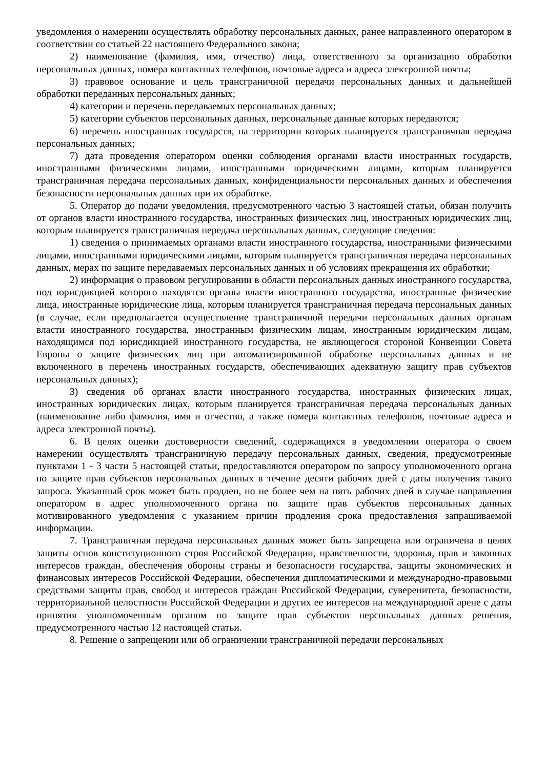уведомления о намерении осуществлять обработку персональных данных, ранее направленного оператором в соответствии со статьей 22 настоящего Федерального закона;
2) наименование (фамилия, имя, отчество) лица, ответственного за организацию обработки персональных данных, номера контактных телефонов, почтовые адреса и адреса электронной почты;
3) правовое основание и цель трансграничной передачи персональных данных и дальнейшей обработки переданных персональных данных;
4) категории и перечень передаваемых персональных данных;
5) категории субъектов персональных данных, персональные данные которых передаются;
6) перечень иностранных государств, на территории которых планируется трансграничная передача персональных данных;
7) дата проведения оператором оценки соблюдения органами власти иностранных государств, иностранными физическими лицами, иностранными юридическими лицами, которым планируется трансграничная передача персональных данных, конфиденциальности персональных данных и обеспечения безопасности персональных данных при их обработке.
5. Оператор до подачи уведомления, предусмотренного частью 3 настоящей статьи, обязан получить от органов власти иностранного государства, иностранных физических лиц, иностранных юридических лиц, которым планируется трансграничная передача персональных данных, следующие сведения:
1) сведения о принимаемых органами власти иностранного государства, иностранными физическими лицами, иностранными юридическими лицами, которым планируется трансграничная передача персональных данных, мерах по защите передаваемых персональных данных и об условиях прекращения их обработки;
2) информация о правовом регулировании в области персональных данных иностранного государства, под юрисдикцией которого находятся органы власти иностранного государства, иностранные физические лица, иностранные юридические лица, которым планируется трансграничная передача персональных данных (в случае, если предполагается осуществление трансграничной передачи персональных данных органам власти иностранного государства, иностранным физическим лицам, иностранным юридическим лицам, находящимся под юрисдикцией иностранного государства, не являющегося стороной Конвенции Совета Европы о защите физических лиц при автоматизированной обработке персональных данных и не включенного в перечень иностранных государств, обеспечивающих адекватную защиту прав субъектов персональных данных);
3) сведения об органах власти иностранного государства, иностранных физических лицах, иностранных юридических лицах, которым планируется трансграничная передача персональных данных (наименование либо фамилия, имя и отчество, а также номера контактных телефонов, почтовые адреса и адреса электронной почты).
6. В целях оценки достоверности сведений, содержащихся в уведомлении оператора о своем намерении осуществлять трансграничную передачу персональных данных, сведения, предусмотренные пунктами 1 - 3 части 5 настоящей статьи, предоставляются оператором по запросу уполномоченного органа по защите прав субъектов персональных данных в течение десяти рабочих дней с даты получения такого запроса. Указанный срок может быть продлен, но не более чем на пять рабочих дней в случае направления оператором в адрес уполномоченного органа по защите прав субъектов персональных данных мотивированного уведомления с указанием причин продления срока предоставления запрашиваемой информации.
7. Трансграничная передача персональных данных может быть запрещена или ограничена в целях защиты основ конституционного строя Российской Федерации, нравственности, здоровья, прав и законных интересов граждан, обеспечения обороны страны и безопасности государства, защиты экономических и финансовых интересов Российской Федерации, обеспечения дипломатическими и международно-правовыми средствами защиты прав, свобод и интересов граждан Российской Федерации, суверенитета, безопасности, территориальной целостности Российской Федерации и других ее интересов на международной арене с даты принятия уполномоченным органом по защите прав субъектов персональных данных решения, предусмотренного частью 12 настоящей статьи.
8. Решение о запрещении или об ограничении трансграничной передачи персональных